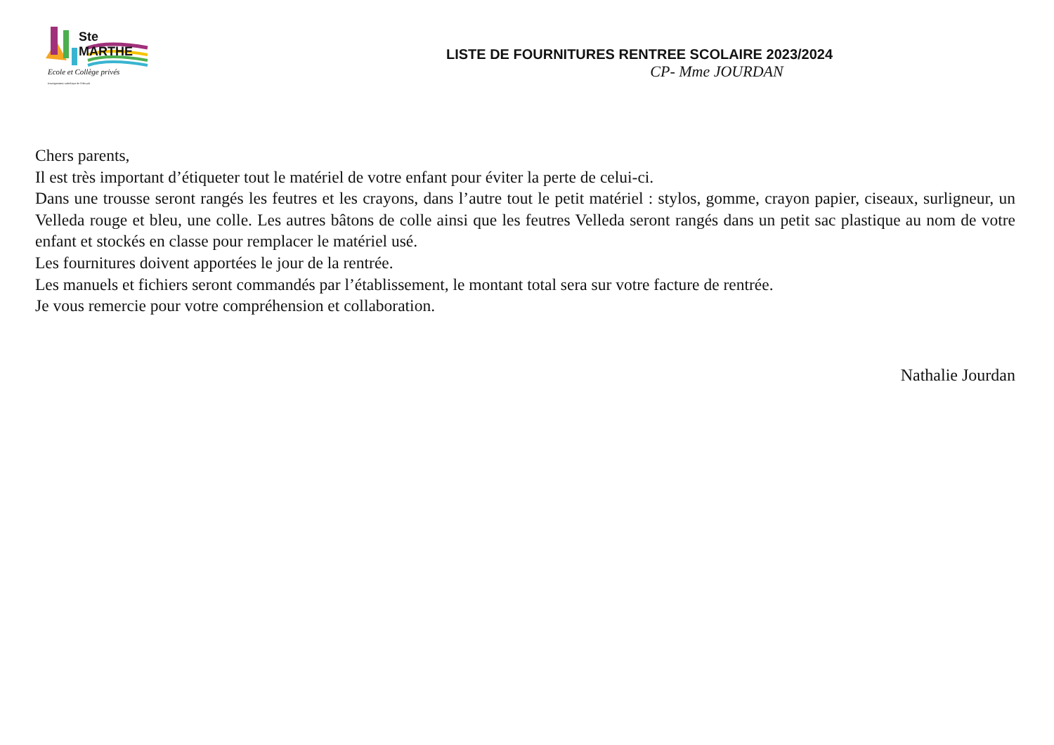Ste MARTHE
Ecole et Collège privés
Enseignement catholique de l'Hérault
LISTE DE FOURNITURES RENTREE SCOLAIRE 2023/2024
CP- Mme JOURDAN
Chers parents,
Il est très important d’étiqueter tout le matériel de votre enfant pour éviter la perte de celui-ci.
Dans une trousse seront rangés les feutres et les crayons, dans l’autre tout le petit matériel : stylos, gomme, crayon papier, ciseaux, surligneur, un Velleda rouge et bleu, une colle. Les autres bâtons de colle ainsi que les feutres Velleda seront rangés dans un petit sac plastique au nom de votre enfant et stockés en classe pour remplacer le matériel usé.
Les fournitures doivent apportées le jour de la rentrée.
Les manuels et fichiers seront commandés par l’établissement, le montant total sera sur votre facture de rentrée.
Je vous remercie pour votre compréhension et collaboration.
Nathalie Jourdan